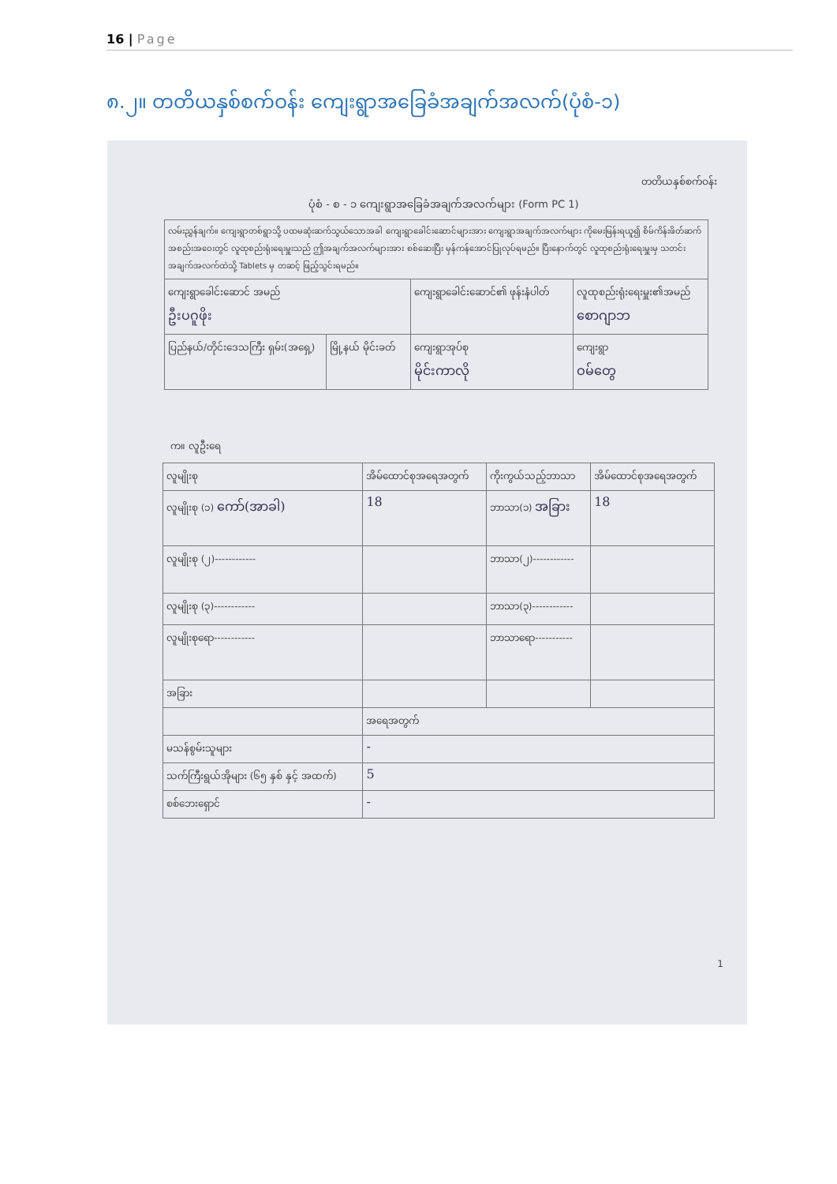16 | Page
၈.၂။ တတိယနှစ်စက်ဝန်း ကျေးရွာအခြေခံအချက်အလက်(ပုံစံ-၁)
တတိယနှစ်စက်ဝန်း
ပုံစံ - စ - ၁ ကျေးရွာအခြေခံအချက်အလက်များ (Form PC 1)
| လမ်းညွှန်ချက်။ ကျေးရွာတစ်ရွာသို့ ပထမဆုံးဆက်သွယ်သောအခါ ကျေးရွာခေါင်းဆောင်များအား ကျေးရွာအချက်အလက်များ ကိုမေးမြန်းရယူ၍ စိမ်ကိန်းဖိတ်ဆက်အစည်းအဝေးတွင် လူထုစည်းရုံးရေးမှူးသည် ဤအချက်အလက်များအား စစ်ဆေးပြီး မှန်ကန်အောင်ပြုလုပ်ရမည်။ ပြီးနောက်တွင် လူထုစည်းရုံးရေးမှူးမှ သတင်းအချက်အလက်ထဲသို့ Tablets မှ တဆင့် ဖြည့်သွင်းရမည်။ | | | |
| ကျေးရွာခေါင်းဆောင် အမည် ဦးပဂူဖိုး | | ကျေးရွာခေါင်းဆောင်၏ ဖုန်းနံပါတ် | လူထုစည်းရုံးရေးမှူး၏အမည် စောဂျာဘ |
| ပြည်နယ်/တိုင်းဒေသကြီး ရှမ်း(အရှေ့) | မြို့နယ် မိုင်းခတ် | ကျေးရွာအုပ်စု မိုင်းကာလို | ကျေးရွာ ဝမ်တွေ |
က။ လူဦးရေ
| လူမျိုးစု | အိမ်ထောင်စုအရေအတွက် | ကိုးကွယ်သည့်ဘာသာ | အိမ်ထောင်စုအရေအတွက် |
| --- | --- | --- | --- |
| လူမျိုးစု (၁) ကော်(အာခါ) | 18 | ဘာသာ(၁) အခြား | 18 |
| လူမျိုးစု (၂)------------ | | ဘာသာ(၂)------------ | |
| လူမျိုးစု (၃)------------ | | ဘာသာ(၃)------------ | |
| လူမျိုးစုရော------------ | | ဘာသာရော----------- | |
| အခြား | | | |
| | အရေအတွက် | | |
| မသန်စွမ်းသူများ | - | | |
| သက်ကြီးရွယ်အိုများ (၆၅ နှစ် နှင့် အထက်) | 5 | | |
| စစ်ဘေးရှောင် | - | | |
1